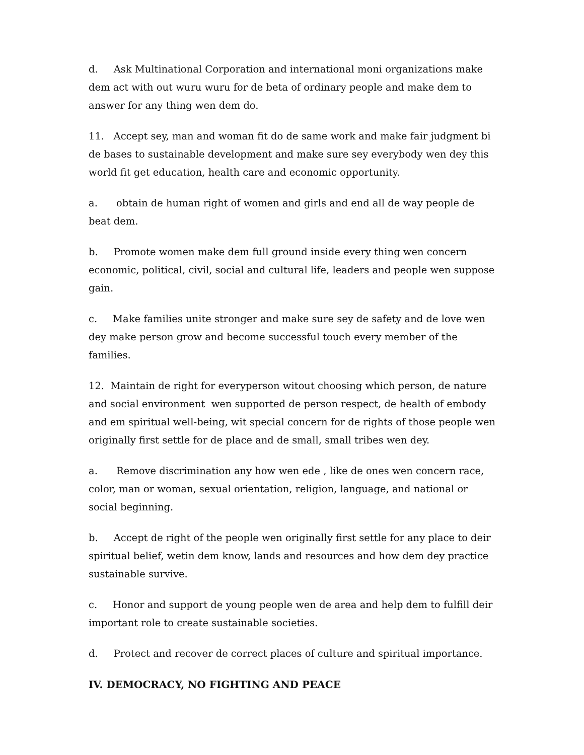d. Ask Multinational Corporation and international moni organizations make dem act with out wuru wuru for de beta of ordinary people and make dem to answer for any thing wen dem do.
11. Accept sey, man and woman fit do de same work and make fair judgment bi de bases to sustainable development and make sure sey everybody wen dey this world fit get education, health care and economic opportunity.
a. obtain de human right of women and girls and end all de way people de beat dem.
b. Promote women make dem full ground inside every thing wen concern economic, political, civil, social and cultural life, leaders and people wen suppose gain.
c. Make families unite stronger and make sure sey de safety and de love wen dey make person grow and become successful touch every member of the families.
12. Maintain de right for everyperson witout choosing which person, de nature and social environment wen supported de person respect, de health of embody and em spiritual well-being, wit special concern for de rights of those people wen originally first settle for de place and de small, small tribes wen dey.
a. Remove discrimination any how wen ede , like de ones wen concern race, color, man or woman, sexual orientation, religion, language, and national or social beginning.
b. Accept de right of the people wen originally first settle for any place to deir spiritual belief, wetin dem know, lands and resources and how dem dey practice sustainable survive.
c. Honor and support de young people wen de area and help dem to fulfill deir important role to create sustainable societies.
d. Protect and recover de correct places of culture and spiritual importance.
IV. DEMOCRACY, NO FIGHTING AND PEACE